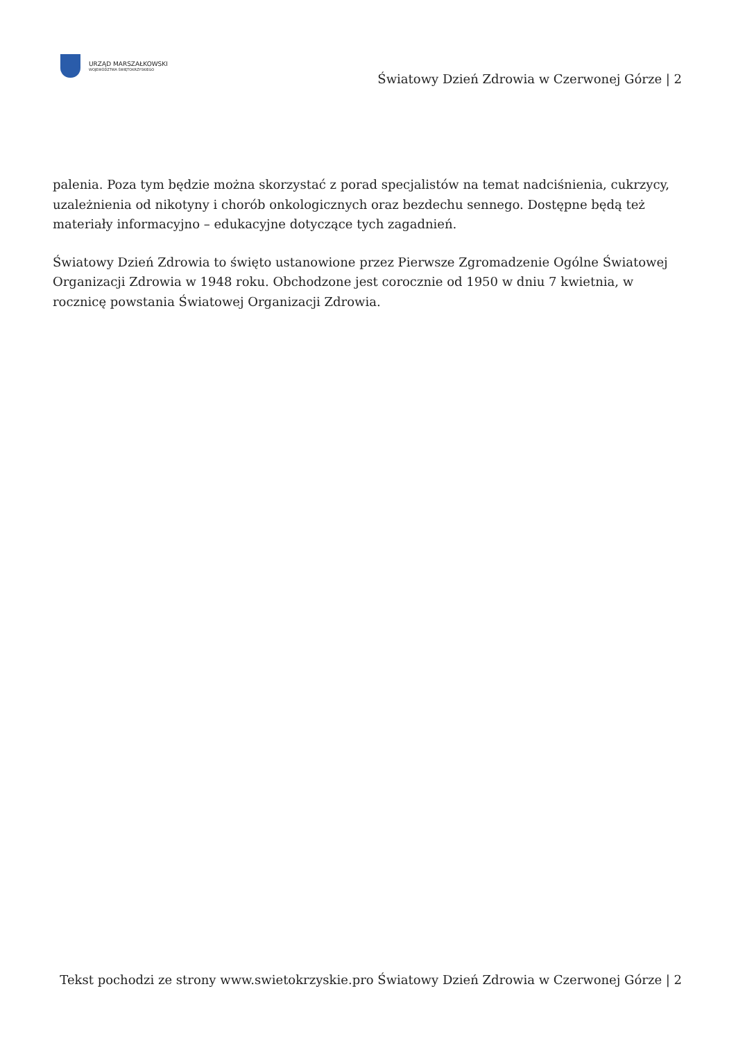URZĄD MARSZAŁKOWSKI
WOJEWÓDZTWA ŚWIĘTOKRZYSKIEGO
Światowy Dzień Zdrowia w Czerwonej Górze | 2
palenia. Poza tym będzie można skorzystać z porad specjalistów na temat nadciśnienia, cukrzycy, uzależnienia od nikotyny i chorób onkologicznych oraz bezdechu sennego. Dostępne będą też materiały informacyjno – edukacyjne dotyczące tych zagadnień.
Światowy Dzień Zdrowia to święto ustanowione przez Pierwsze Zgromadzenie Ogólne Światowej Organizacji Zdrowia w 1948 roku. Obchodzone jest corocznie od 1950 w dniu 7 kwietnia, w rocznicę powstania Światowej Organizacji Zdrowia.
Tekst pochodzi ze strony www.swietokrzyskie.pro Światowy Dzień Zdrowia w Czerwonej Górze | 2